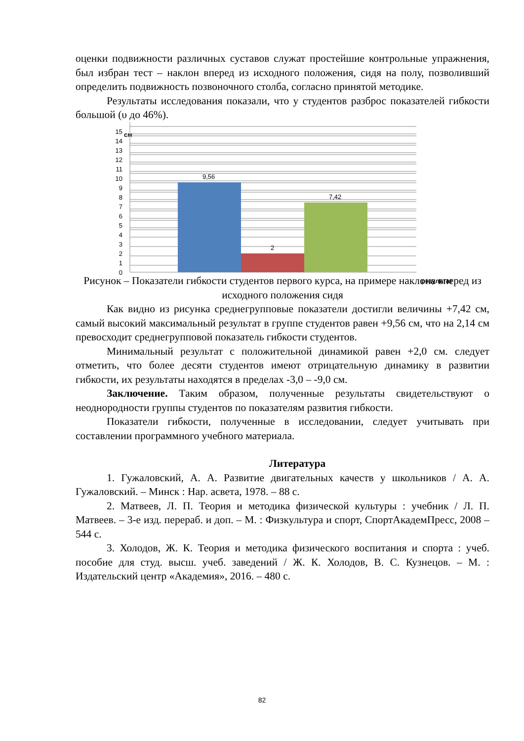оценки подвижности различных суставов служат простейшие контрольные упражнения, был избран тест – наклон вперед из исходного положения, сидя на полу, позволивший определить подвижность позвоночного столба, согласно принятой методике.
Результаты исследования показали, что у студентов разброс показателей гибкости большой (υ до 46%).
см
9,56
2
7,42
0
1
2
3
4
5
6
7
8
9
10
11
12
13
14
15
результат
Рисунок – Показатели гибкости студентов первого курса, на примере наклона вперед из исходного положения сидя
Как видно из рисунка среднегрупповые показатели достигли величины +7,42 см, самый высокий максимальный результат в группе студентов равен +9,56 см, что на 2,14 см превосходит среднегрупповой показатель гибкости студентов.
Минимальный результат с положительной динамикой равен +2,0 см. следует отметить, что более десяти студентов имеют отрицательную динамику в развитии гибкости, их результаты находятся в пределах -3,0 – -9,0 см.
Заключение. Таким образом, полученные результаты свидетельствуют о неоднородности группы студентов по показателям развития гибкости.
Показатели гибкости, полученные в исследовании, следует учитывать при составлении программного учебного материала.
Литература
1. Гужаловский, А. А. Развитие двигательных качеств у школьников / А. А. Гужаловский. – Минск : Нар. асвета, 1978. – 88 с.
2. Матвеев, Л. П. Теория и методика физической культуры : учебник / Л. П. Матвеев. – 3-е изд. перераб. и доп. – М. : Физкультура и спорт, СпортАкадемПресс, 2008 – 544 с.
3. Холодов, Ж. К. Теория и методика физического воспитания и спорта : учеб. пособие для студ. высш. учеб. заведений / Ж. К. Холодов, В. С. Кузнецов. – М. : Издательский центр «Академия», 2016. – 480 с.
82